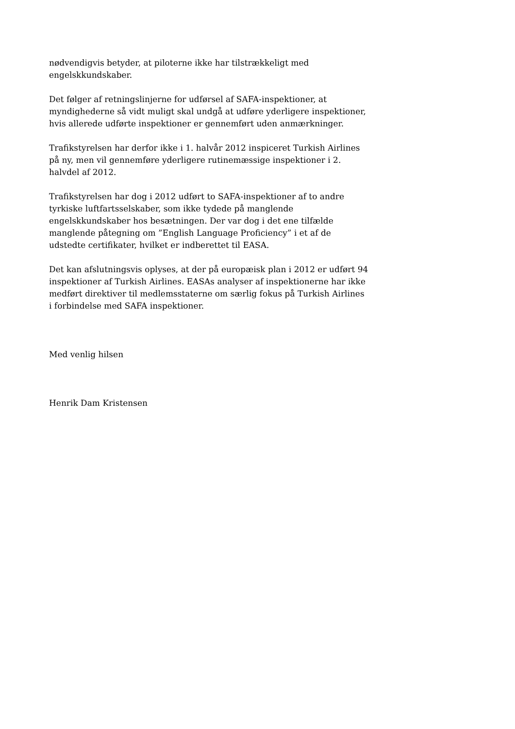nødvendigvis betyder, at piloterne ikke har tilstrækkeligt med engelskkundskaber.
Det følger af retningslinjerne for udførsel af SAFA-inspektioner, at myndighederne så vidt muligt skal undgå at udføre yderligere inspektioner, hvis allerede udførte inspektioner er gennemført uden anmærkninger.
Trafikstyrelsen har derfor ikke i 1. halvår 2012 inspiceret Turkish Airlines på ny, men vil gennemføre yderligere rutinemæssige inspektioner i 2. halvdel af 2012.
Trafikstyrelsen har dog i 2012 udført to SAFA-inspektioner af to andre tyrkiske luftfartsselskaber, som ikke tydede på manglende engelskkundskaber hos besætningen. Der var dog i det ene tilfælde manglende påtegning om ”English Language Proficiency” i et af de udstedte certifikater, hvilket er indberettet til EASA.
Det kan afslutningsvis oplyses, at der på europæisk plan i 2012 er udført 94 inspektioner af Turkish Airlines. EASAs analyser af inspektionerne har ikke medført direktiver til medlemsstaterne om særlig fokus på Turkish Airlines i forbindelse med SAFA inspektioner.
Med venlig hilsen
Henrik Dam Kristensen